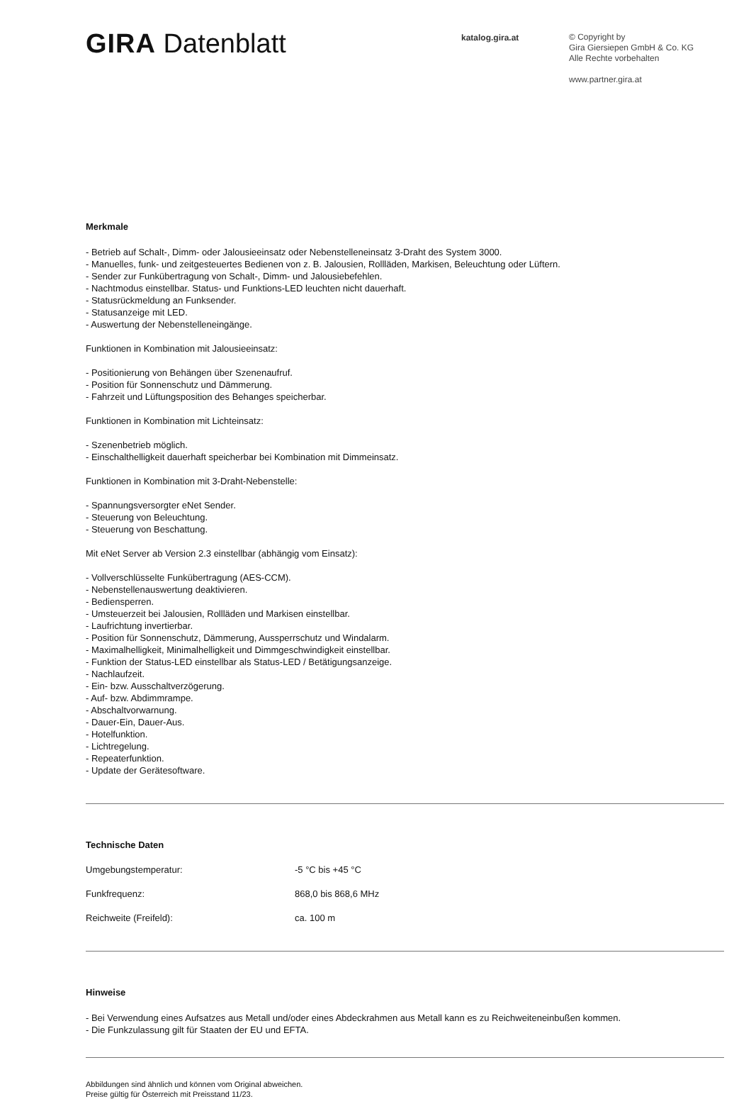GIRA Datenblatt
katalog.gira.at
© Copyright by
Gira Giersiepen GmbH & Co. KG
Alle Rechte vorbehalten
www.partner.gira.at
Merkmale
- Betrieb auf Schalt-, Dimm- oder Jalousieeinsatz oder Nebenstelleneinsatz 3-Draht des System 3000.
- Manuelles, funk- und zeitgesteuertes Bedienen von z. B. Jalousien, Rollläden, Markisen, Beleuchtung oder Lüftern.
- Sender zur Funkübertragung von Schalt-, Dimm- und Jalousiebefehlen.
- Nachtmodus einstellbar. Status- und Funktions-LED leuchten nicht dauerhaft.
- Statusrückmeldung an Funksender.
- Statusanzeige mit LED.
- Auswertung der Nebenstelleneingänge.
Funktionen in Kombination mit Jalousieeinsatz:
- Positionierung von Behängen über Szenenaufruf.
- Position für Sonnenschutz und Dämmerung.
- Fahrzeit und Lüftungsposition des Behanges speicherbar.
Funktionen in Kombination mit Lichteinsatz:
- Szenenbetrieb möglich.
- Einschalthelligkeit dauerhaft speicherbar bei Kombination mit Dimmeinsatz.
Funktionen in Kombination mit 3-Draht-Nebenstelle:
- Spannungsversorgter eNet Sender.
- Steuerung von Beleuchtung.
- Steuerung von Beschattung.
Mit eNet Server ab Version 2.3 einstellbar (abhängig vom Einsatz):
- Vollverschlüsselte Funkübertragung (AES-CCM).
- Nebenstellenauswertung deaktivieren.
- Bediensperren.
- Umsteuerzeit bei Jalousien, Rollläden und Markisen einstellbar.
- Laufrichtung invertierbar.
- Position für Sonnenschutz, Dämmerung, Aussperrschutz und Windalarm.
- Maximalhelligkeit, Minimalhelligkeit und Dimmgeschwindigkeit einstellbar.
- Funktion der Status-LED einstellbar als Status-LED / Betätigungsanzeige.
- Nachlaufzeit.
- Ein- bzw. Ausschaltverzögerung.
- Auf- bzw. Abdimmrampe.
- Abschaltvorwarnung.
- Dauer-Ein, Dauer-Aus.
- Hotelfunktion.
- Lichtregelung.
- Repeaterfunktion.
- Update der Gerätesoftware.
Technische Daten
| Umgebungstemperatur: | -5 °C bis +45 °C |
| Funkfrequenz: | 868,0 bis 868,6 MHz |
| Reichweite (Freifeld): | ca. 100 m |
Hinweise
- Bei Verwendung eines Aufsatzes aus Metall und/oder eines Abdeckrahmen aus Metall kann es zu Reichweiteneinbußen kommen.
- Die Funkzulassung gilt für Staaten der EU und EFTA.
Abbildungen sind ähnlich und können vom Original abweichen.
Preise gültig für Österreich mit Preisstand 11/23.